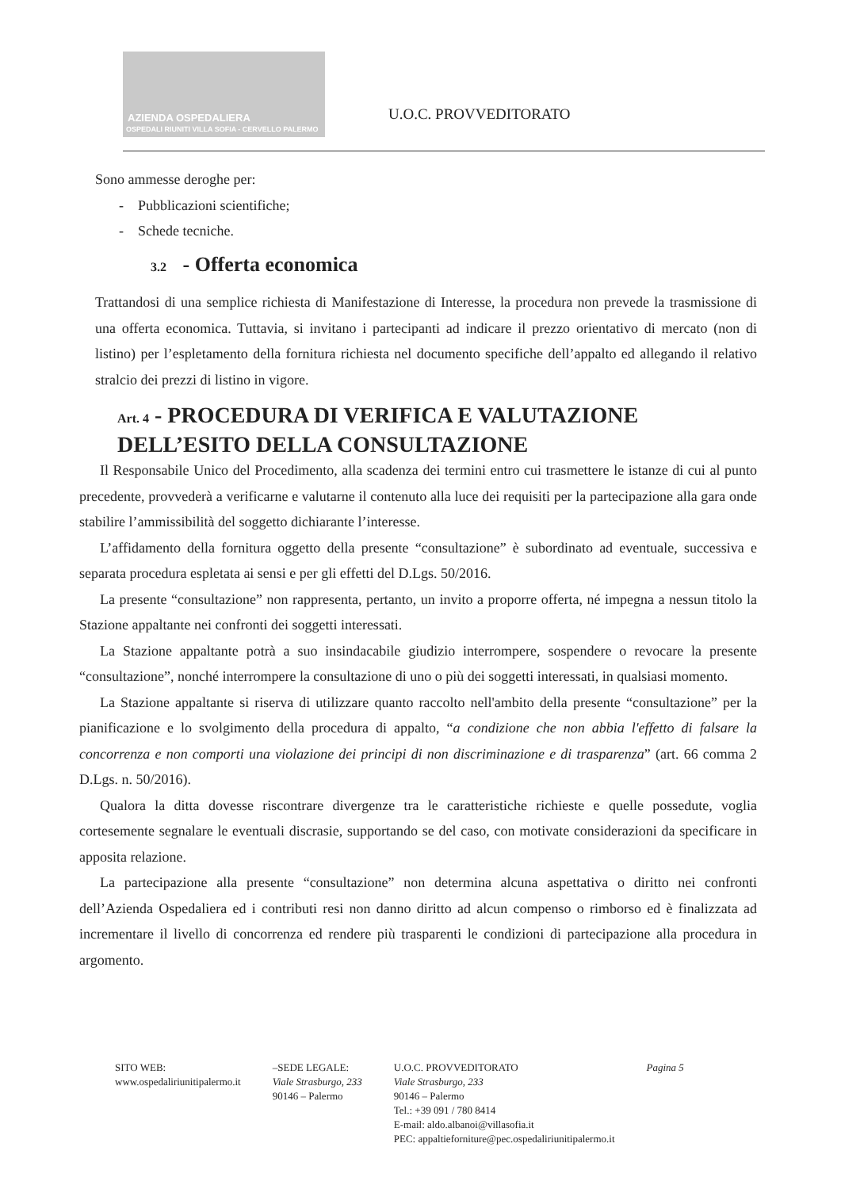AZIENDA OSPEDALIERA
OSPEDALI RIUNITI VILLA SOFIA - CERVELLO PALERMO
U.O.C. PROVVEDITORATO
Sono ammesse deroghe per:
- Pubblicazioni scientifiche;
- Schede tecniche.
3.2 - Offerta economica
Trattandosi di una semplice richiesta di Manifestazione di Interesse, la procedura non prevede la trasmissione di una offerta economica. Tuttavia, si invitano i partecipanti ad indicare il prezzo orientativo di mercato (non di listino) per l’espletamento della fornitura richiesta nel documento specifiche dell’appalto ed allegando il relativo stralcio dei prezzi di listino in vigore.
Art. 4 - PROCEDURA DI VERIFICA E VALUTAZIONE DELL’ESITO DELLA CONSULTAZIONE
Il Responsabile Unico del Procedimento, alla scadenza dei termini entro cui trasmettere le istanze di cui al punto precedente, provvederà a verificarne e valutarne il contenuto alla luce dei requisiti per la partecipazione alla gara onde stabilire l’ammissibilità del soggetto dichiarante l’interesse.
L’affidamento della fornitura oggetto della presente “consultazione” è subordinato ad eventuale, successiva e separata procedura espletata ai sensi e per gli effetti del D.Lgs. 50/2016.
La presente “consultazione” non rappresenta, pertanto, un invito a proporre offerta, né impegna a nessun titolo la Stazione appaltante nei confronti dei soggetti interessati.
La Stazione appaltante potrà a suo insindacabile giudizio interrompere, sospendere o revocare la presente “consultazione”, nonché interrompere la consultazione di uno o più dei soggetti interessati, in qualsiasi momento.
La Stazione appaltante si riserva di utilizzare quanto raccolto nell'ambito della presente “consultazione” per la pianificazione e lo svolgimento della procedura di appalto, “a condizione che non abbia l'effetto di falsare la concorrenza e non comporti una violazione dei principi di non discriminazione e di trasparenza” (art. 66 comma 2 D.Lgs. n. 50/2016).
Qualora la ditta dovesse riscontrare divergenze tra le caratteristiche richieste e quelle possedute, voglia cortesemente segnalare le eventuali discrasie, supportando se del caso, con motivate considerazioni da specificare in apposita relazione.
La partecipazione alla presente “consultazione” non determina alcuna aspettativa o diritto nei confronti dell’Azienda Ospedaliera ed i contributi resi non danno diritto ad alcun compenso o rimborso ed è finalizzata ad incrementare il livello di concorrenza ed rendere più trasparenti le condizioni di partecipazione alla procedura in argomento.
SITO WEB:
www.ospedaliriunitipalermo.it
–SEDE LEGALE:
Viale Strasburgo, 233
90146 – Palermo
U.O.C. PROVVEDITORATO
Viale Strasburgo, 233
90146 – Palermo
Tel.: +39 091 / 780 8414
E-mail: aldo.albanoi@villasofia.it
PEC: appaltieforniture@pec.ospedaliriunitipalermo.it
Pagina 5